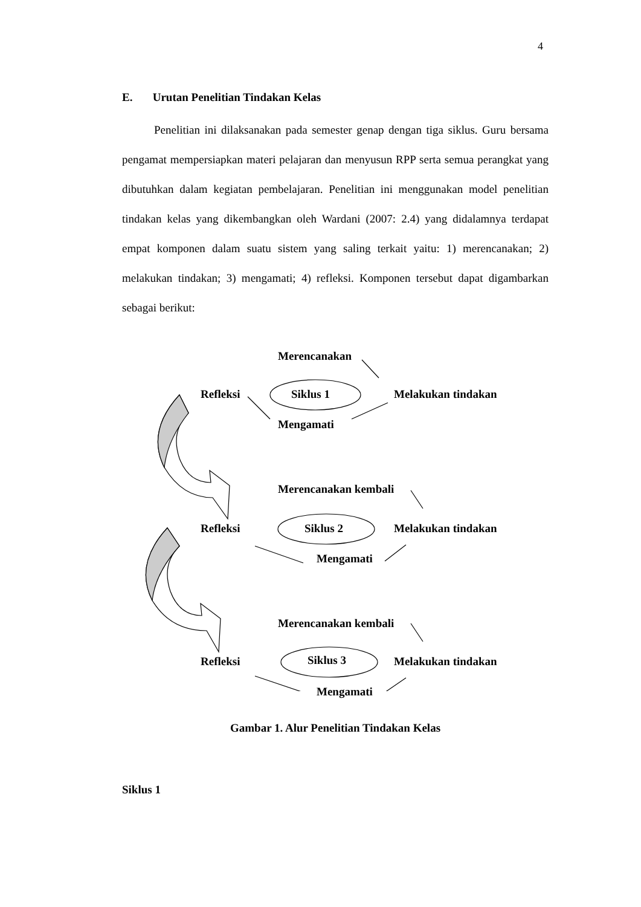4
E. Urutan Penelitian Tindakan Kelas
Penelitian ini dilaksanakan pada semester genap dengan tiga siklus. Guru bersama pengamat mempersiapkan materi pelajaran dan menyusun RPP serta semua perangkat yang dibutuhkan dalam kegiatan pembelajaran. Penelitian ini menggunakan model penelitian tindakan kelas yang dikembangkan oleh Wardani (2007: 2.4) yang didalamnya terdapat empat komponen dalam suatu sistem yang saling terkait yaitu: 1) merencanakan; 2) melakukan tindakan; 3) mengamati; 4) refleksi. Komponen tersebut dapat digambarkan sebagai berikut:
Merencanakan
Refleksi Siklus 1 Melakukan tindakan
Mengamati
Merencanakan kembali
Refleksi Siklus 2 Melakukan tindakan
Mengamati
Merencanakan kembali
Refleksi Siklus 3 Melakukan tindakan
Mengamati
Gambar 1. Alur Penelitian Tindakan Kelas
Siklus 1